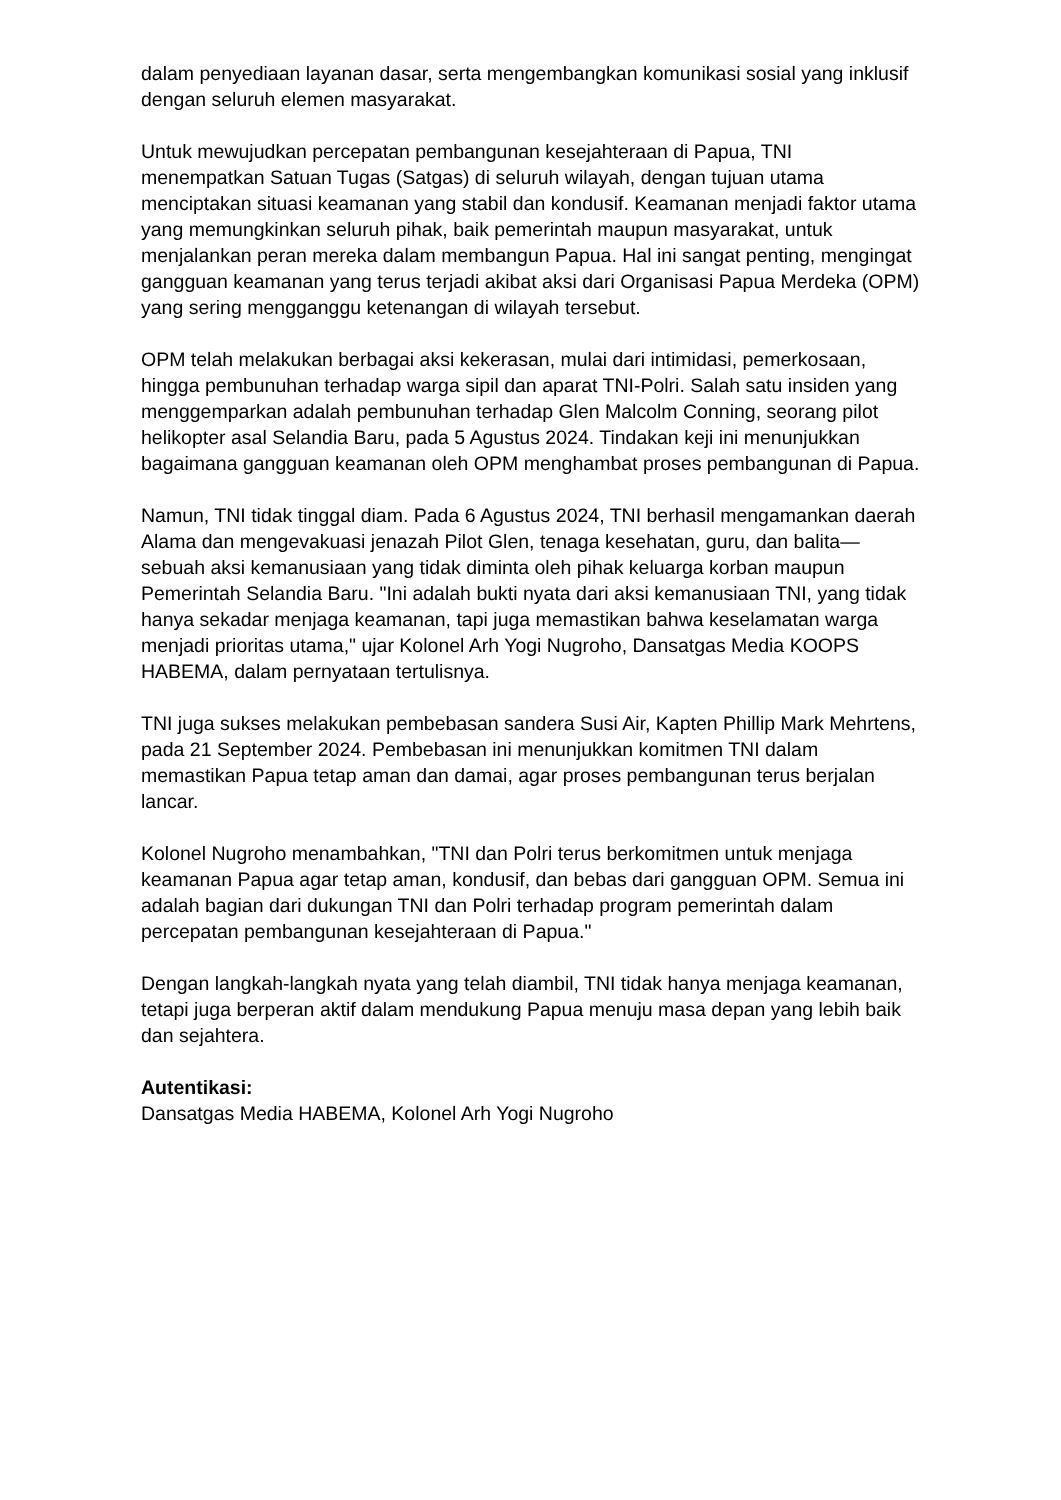dalam penyediaan layanan dasar, serta mengembangkan komunikasi sosial yang inklusif dengan seluruh elemen masyarakat.
Untuk mewujudkan percepatan pembangunan kesejahteraan di Papua, TNI menempatkan Satuan Tugas (Satgas) di seluruh wilayah, dengan tujuan utama menciptakan situasi keamanan yang stabil dan kondusif. Keamanan menjadi faktor utama yang memungkinkan seluruh pihak, baik pemerintah maupun masyarakat, untuk menjalankan peran mereka dalam membangun Papua. Hal ini sangat penting, mengingat gangguan keamanan yang terus terjadi akibat aksi dari Organisasi Papua Merdeka (OPM) yang sering mengganggu ketenangan di wilayah tersebut.
OPM telah melakukan berbagai aksi kekerasan, mulai dari intimidasi, pemerkosaan, hingga pembunuhan terhadap warga sipil dan aparat TNI-Polri. Salah satu insiden yang menggemparkan adalah pembunuhan terhadap Glen Malcolm Conning, seorang pilot helikopter asal Selandia Baru, pada 5 Agustus 2024. Tindakan keji ini menunjukkan bagaimana gangguan keamanan oleh OPM menghambat proses pembangunan di Papua.
Namun, TNI tidak tinggal diam. Pada 6 Agustus 2024, TNI berhasil mengamankan daerah Alama dan mengevakuasi jenazah Pilot Glen, tenaga kesehatan, guru, dan balita—sebuah aksi kemanusiaan yang tidak diminta oleh pihak keluarga korban maupun Pemerintah Selandia Baru. "Ini adalah bukti nyata dari aksi kemanusiaan TNI, yang tidak hanya sekadar menjaga keamanan, tapi juga memastikan bahwa keselamatan warga menjadi prioritas utama," ujar Kolonel Arh Yogi Nugroho, Dansatgas Media KOOPS HABEMA, dalam pernyataan tertulisnya.
TNI juga sukses melakukan pembebasan sandera Susi Air, Kapten Phillip Mark Mehrtens, pada 21 September 2024. Pembebasan ini menunjukkan komitmen TNI dalam memastikan Papua tetap aman dan damai, agar proses pembangunan terus berjalan lancar.
Kolonel Nugroho menambahkan, "TNI dan Polri terus berkomitmen untuk menjaga keamanan Papua agar tetap aman, kondusif, dan bebas dari gangguan OPM. Semua ini adalah bagian dari dukungan TNI dan Polri terhadap program pemerintah dalam percepatan pembangunan kesejahteraan di Papua."
Dengan langkah-langkah nyata yang telah diambil, TNI tidak hanya menjaga keamanan, tetapi juga berperan aktif dalam mendukung Papua menuju masa depan yang lebih baik dan sejahtera.
Autentikasi:
Dansatgas Media HABEMA, Kolonel Arh Yogi Nugroho